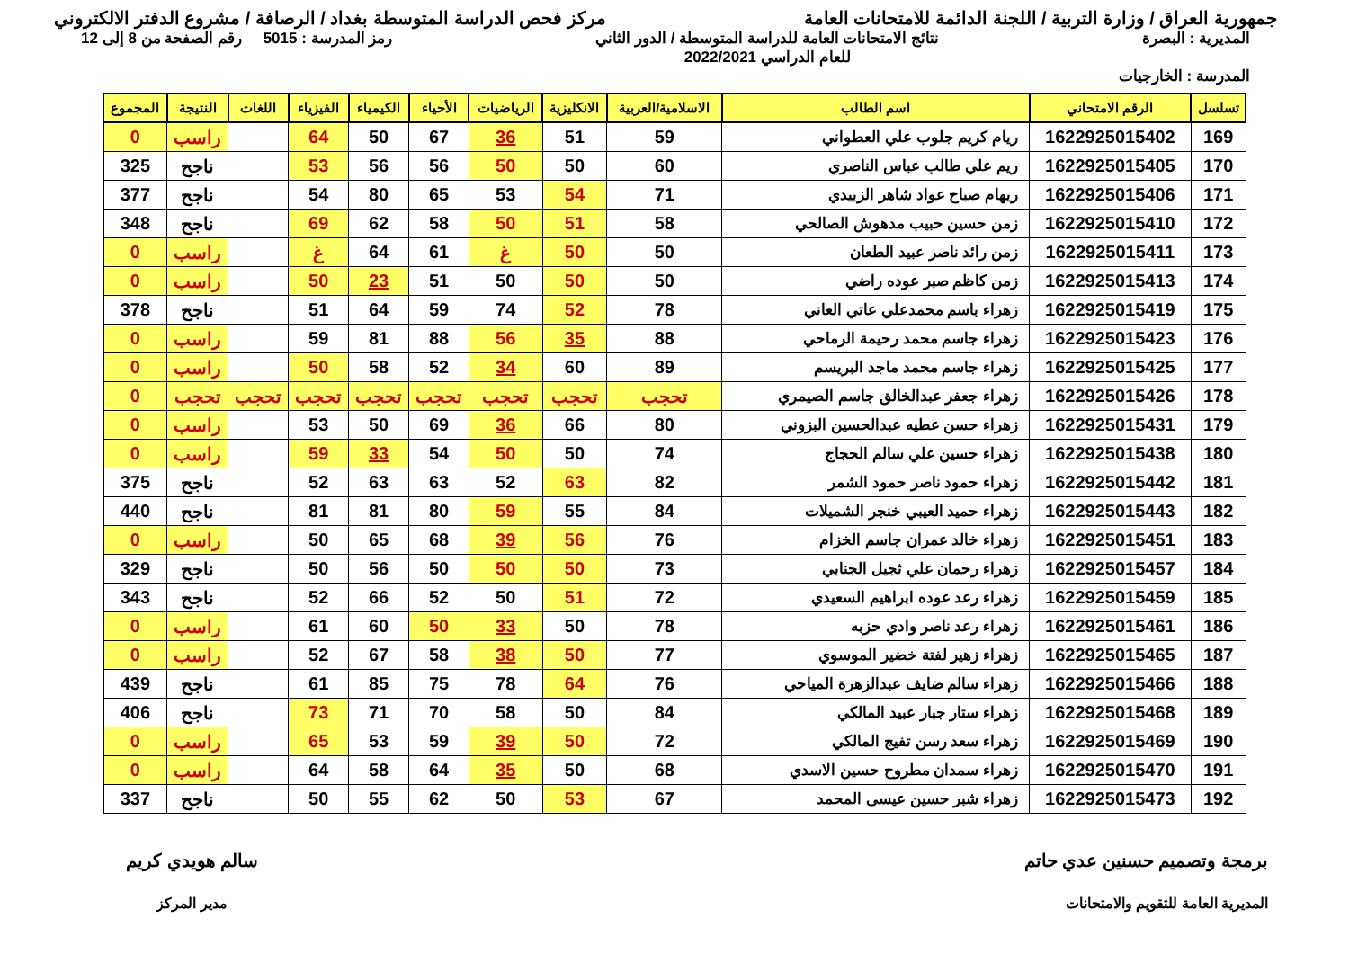جمهورية العراق / وزارة التربية / اللجنة الدائمة للامتحانات العامة
مركز فحص الدراسة المتوسطة بغداد / الرصافة / مشروع الدفتر الالكتروني
المديرية : البصرة نتائج الامتحانات العامة للدراسة المتوسطة / الدور الثاني
للعام الدراسي 2022/2021
رمز المدرسة : 5015 رقم الصفحة من 8 إلى 12
المدرسة : الخارجيات
| تسلسل | الرقم الامتحاني | اسم الطالب | الاسلامية/العربية | الانكليزية | الرياضيات | الأحياء | الكيمياء | الفيزياء | اللغات | النتيجة | المجموع |
| --- | --- | --- | --- | --- | --- | --- | --- | --- | --- | --- | --- |
| 169 | 1622925015402 | ريام كريم جلوب علي العطواني | 59 | 51 | 36 | 67 | 50 | 64 | | راسب | 0 |
| 170 | 1622925015405 | ريم علي طالب عباس الناصري | 60 | 50 | 50 | 56 | 56 | 53 | | ناجح | 325 |
| 171 | 1622925015406 | ريهام صباح عواد شاهر الزبيدي | 71 | 54 | 53 | 65 | 80 | 54 | | ناجح | 377 |
| 172 | 1622925015410 | زمن حسين حبيب مدهوش الصالحي | 58 | 51 | 50 | 58 | 62 | 69 | | ناجح | 348 |
| 173 | 1622925015411 | زمن رائد ناصر عبيد الطعان | 50 | 50 | غ | 61 | 64 | غ | | راسب | 0 |
| 174 | 1622925015413 | زمن كاظم صبر عوده راضي | 50 | 50 | 50 | 51 | 23 | 50 | | راسب | 0 |
| 175 | 1622925015419 | زهراء باسم محمدعلي عاتي العاني | 78 | 52 | 74 | 59 | 64 | 51 | | ناجح | 378 |
| 176 | 1622925015423 | زهراء جاسم محمد رحيمة الرماحي | 88 | 35 | 56 | 88 | 81 | 59 | | راسب | 0 |
| 177 | 1622925015425 | زهراء جاسم محمد ماجد البريسم | 89 | 60 | 34 | 52 | 58 | 50 | | راسب | 0 |
| 178 | 1622925015426 | زهراء جعفر عبدالخالق جاسم الصيمري | تحجب | تحجب | تحجب | تحجب | تحجب | تحجب | تحجب | تحجب | 0 |
| 179 | 1622925015431 | زهراء حسن عطيه عبدالحسين البزوني | 80 | 66 | 36 | 69 | 50 | 53 | | راسب | 0 |
| 180 | 1622925015438 | زهراء حسين علي سالم الحجاج | 74 | 50 | 50 | 54 | 33 | 59 | | راسب | 0 |
| 181 | 1622925015442 | زهراء حمود ناصر حمود الشمر | 82 | 63 | 52 | 63 | 63 | 52 | | ناجح | 375 |
| 182 | 1622925015443 | زهراء حميد العيبي خنجر الشميلات | 84 | 55 | 59 | 80 | 81 | 81 | | ناجح | 440 |
| 183 | 1622925015451 | زهراء خالد عمران جاسم الخزام | 76 | 56 | 39 | 68 | 65 | 50 | | راسب | 0 |
| 184 | 1622925015457 | زهراء رحمان علي ثجيل الجنابي | 73 | 50 | 50 | 50 | 56 | 50 | | ناجح | 329 |
| 185 | 1622925015459 | زهراء رعد عوده ابراهيم السعيدي | 72 | 51 | 50 | 52 | 66 | 52 | | ناجح | 343 |
| 186 | 1622925015461 | زهراء رعد ناصر وادي حزبه | 78 | 50 | 33 | 50 | 60 | 61 | | راسب | 0 |
| 187 | 1622925015465 | زهراء زهير لفتة خضير الموسوي | 77 | 50 | 38 | 58 | 67 | 52 | | راسب | 0 |
| 188 | 1622925015466 | زهراء سالم ضايف عبدالزهرة المياحي | 76 | 64 | 78 | 75 | 85 | 61 | | ناجح | 439 |
| 189 | 1622925015468 | زهراء ستار جبار عبيد المالكي | 84 | 50 | 58 | 70 | 71 | 73 | | ناجح | 406 |
| 190 | 1622925015469 | زهراء سعد رسن تفيج المالكي | 72 | 50 | 39 | 59 | 53 | 65 | | راسب | 0 |
| 191 | 1622925015470 | زهراء سمدان مطروح حسين الاسدي | 68 | 50 | 35 | 64 | 58 | 64 | | راسب | 0 |
| 192 | 1622925015473 | زهراء شبر حسين عيسى المحمد | 67 | 53 | 50 | 62 | 55 | 50 | | ناجح | 337 |
برمجة وتصميم حسنين عدي حاتم
المديرية العامة للتقويم والامتحانات
سالم هويدي كريم
مدير المركز